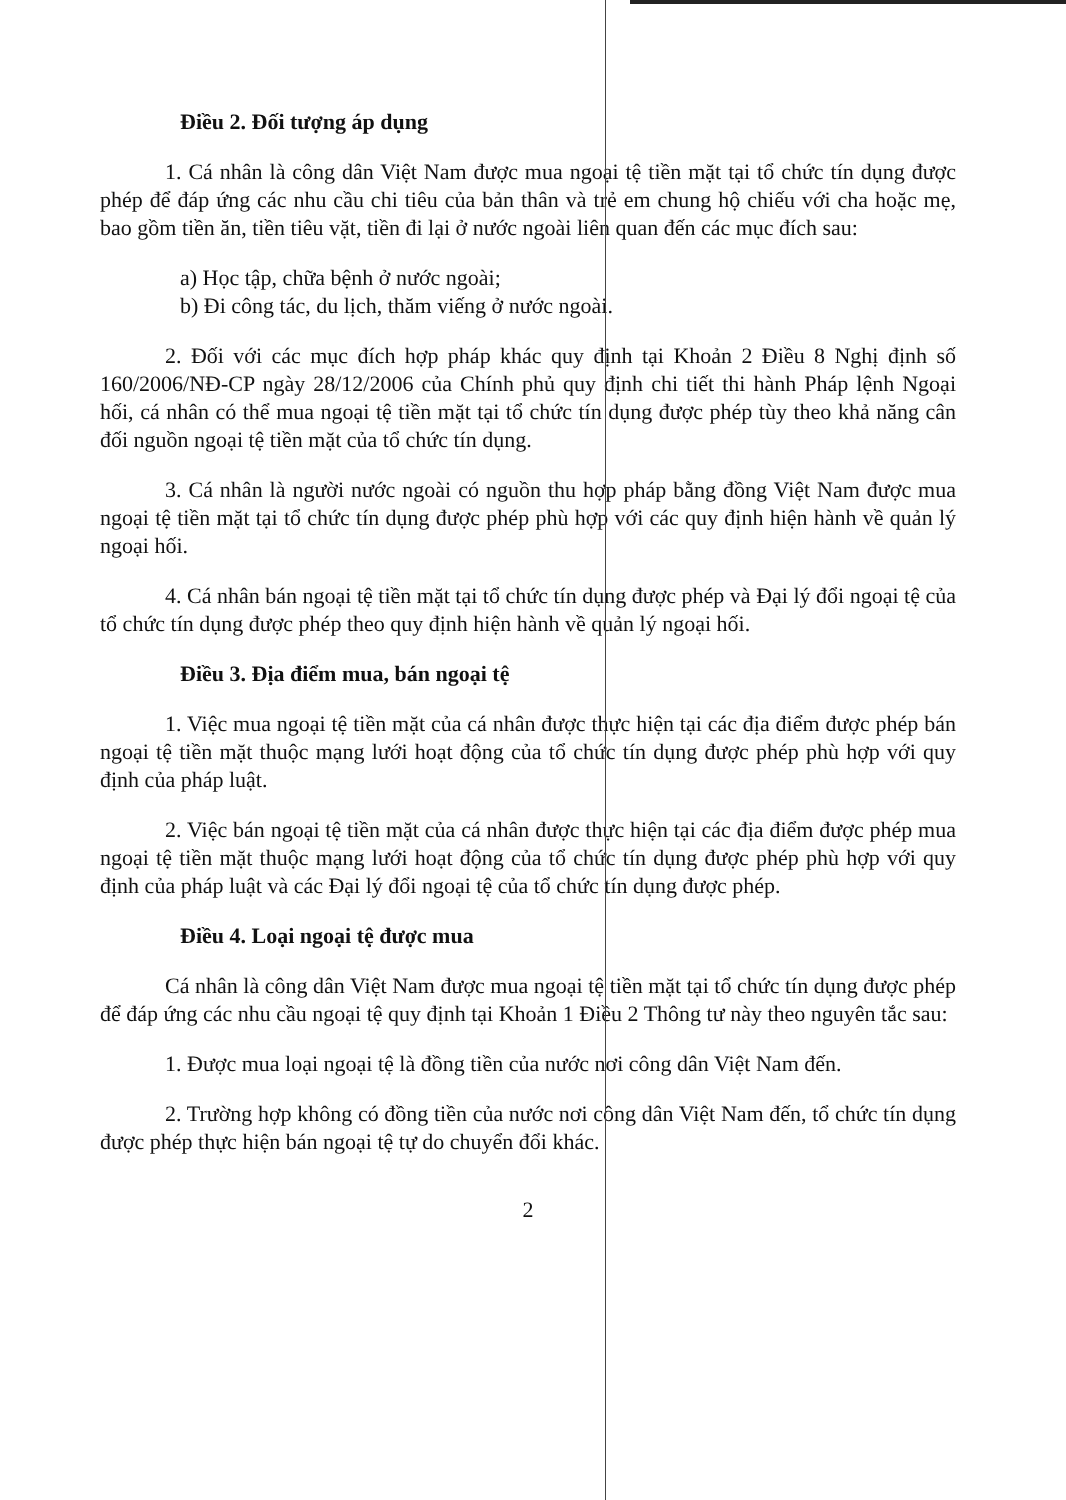Điều 2. Đối tượng áp dụng
1. Cá nhân là công dân Việt Nam được mua ngoại tệ tiền mặt tại tổ chức tín dụng được phép để đáp ứng các nhu cầu chi tiêu của bản thân và trẻ em chung hộ chiếu với cha hoặc mẹ, bao gồm tiền ăn, tiền tiêu vặt, tiền đi lại ở nước ngoài liên quan đến các mục đích sau:
a) Học tập, chữa bệnh ở nước ngoài;
b) Đi công tác, du lịch, thăm viếng ở nước ngoài.
2. Đối với các mục đích hợp pháp khác quy định tại Khoản 2 Điều 8 Nghị định số 160/2006/NĐ-CP ngày 28/12/2006 của Chính phủ quy định chi tiết thi hành Pháp lệnh Ngoại hối, cá nhân có thể mua ngoại tệ tiền mặt tại tổ chức tín dụng được phép tùy theo khả năng cân đối nguồn ngoại tệ tiền mặt của tổ chức tín dụng.
3. Cá nhân là người nước ngoài có nguồn thu hợp pháp bằng đồng Việt Nam được mua ngoại tệ tiền mặt tại tổ chức tín dụng được phép phù hợp với các quy định hiện hành về quản lý ngoại hối.
4. Cá nhân bán ngoại tệ tiền mặt tại tổ chức tín dụng được phép và Đại lý đổi ngoại tệ của tổ chức tín dụng được phép theo quy định hiện hành về quản lý ngoại hối.
Điều 3. Địa điểm mua, bán ngoại tệ
1. Việc mua ngoại tệ tiền mặt của cá nhân được thực hiện tại các địa điểm được phép bán ngoại tệ tiền mặt thuộc mạng lưới hoạt động của tổ chức tín dụng được phép phù hợp với quy định của pháp luật.
2. Việc bán ngoại tệ tiền mặt của cá nhân được thực hiện tại các địa điểm được phép mua ngoại tệ tiền mặt thuộc mạng lưới hoạt động của tổ chức tín dụng được phép phù hợp với quy định của pháp luật và các Đại lý đổi ngoại tệ của tổ chức tín dụng được phép.
Điều 4. Loại ngoại tệ được mua
Cá nhân là công dân Việt Nam được mua ngoại tệ tiền mặt tại tổ chức tín dụng được phép để đáp ứng các nhu cầu ngoại tệ quy định tại Khoản 1 Điều 2 Thông tư này theo nguyên tắc sau:
1. Được mua loại ngoại tệ là đồng tiền của nước nơi công dân Việt Nam đến.
2. Trường hợp không có đồng tiền của nước nơi công dân Việt Nam đến, tổ chức tín dụng được phép thực hiện bán ngoại tệ tự do chuyển đổi khác.
2